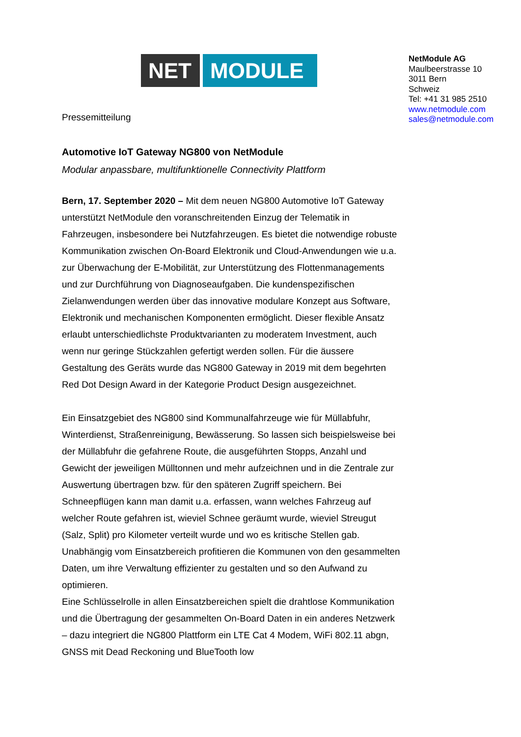NET MODULE
NetModule AG
Maulbeerstrasse 10
3011 Bern
Schweiz
Tel: +41 31 985 2510
www.netmodule.com
sales@netmodule.com
Pressemitteilung
Automotive IoT Gateway NG800 von NetModule
Modular anpassbare, multifunktionelle Connectivity Plattform
Bern, 17. September 2020 – Mit dem neuen NG800 Automotive IoT Gateway unterstützt NetModule den voranschreitenden Einzug der Telematik in Fahrzeugen, insbesondere bei Nutzfahrzeugen. Es bietet die notwendige robuste Kommunikation zwischen On-Board Elektronik und Cloud-Anwendungen wie u.a. zur Überwachung der E-Mobilität, zur Unterstützung des Flottenmanagements und zur Durchführung von Diagnoseaufgaben. Die kundenspezifischen Zielanwendungen werden über das innovative modulare Konzept aus Software, Elektronik und mechanischen Komponenten ermöglicht. Dieser flexible Ansatz erlaubt unterschiedlichste Produktvarianten zu moderatem Investment, auch wenn nur geringe Stückzahlen gefertigt werden sollen. Für die äussere Gestaltung des Geräts wurde das NG800 Gateway in 2019 mit dem begehrten Red Dot Design Award in der Kategorie Product Design ausgezeichnet.
Ein Einsatzgebiet des NG800 sind Kommunalfahrzeuge wie für Müllabfuhr, Winterdienst, Straßenreinigung, Bewässerung. So lassen sich beispielsweise bei der Müllabfuhr die gefahrene Route, die ausgeführten Stopps, Anzahl und Gewicht der jeweiligen Mülltonnen und mehr aufzeichnen und in die Zentrale zur Auswertung übertragen bzw. für den späteren Zugriff speichern. Bei Schneepflügen kann man damit u.a. erfassen, wann welches Fahrzeug auf welcher Route gefahren ist, wieviel Schnee geräumt wurde, wieviel Streugut (Salz, Split) pro Kilometer verteilt wurde und wo es kritische Stellen gab. Unabhängig vom Einsatzbereich profitieren die Kommunen von den gesammelten Daten, um ihre Verwaltung effizienter zu gestalten und so den Aufwand zu optimieren.
Eine Schlüsselrolle in allen Einsatzbereichen spielt die drahtlose Kommunikation und die Übertragung der gesammelten On-Board Daten in ein anderes Netzwerk – dazu integriert die NG800 Plattform ein LTE Cat 4 Modem, WiFi 802.11 abgn, GNSS mit Dead Reckoning und BlueTooth low